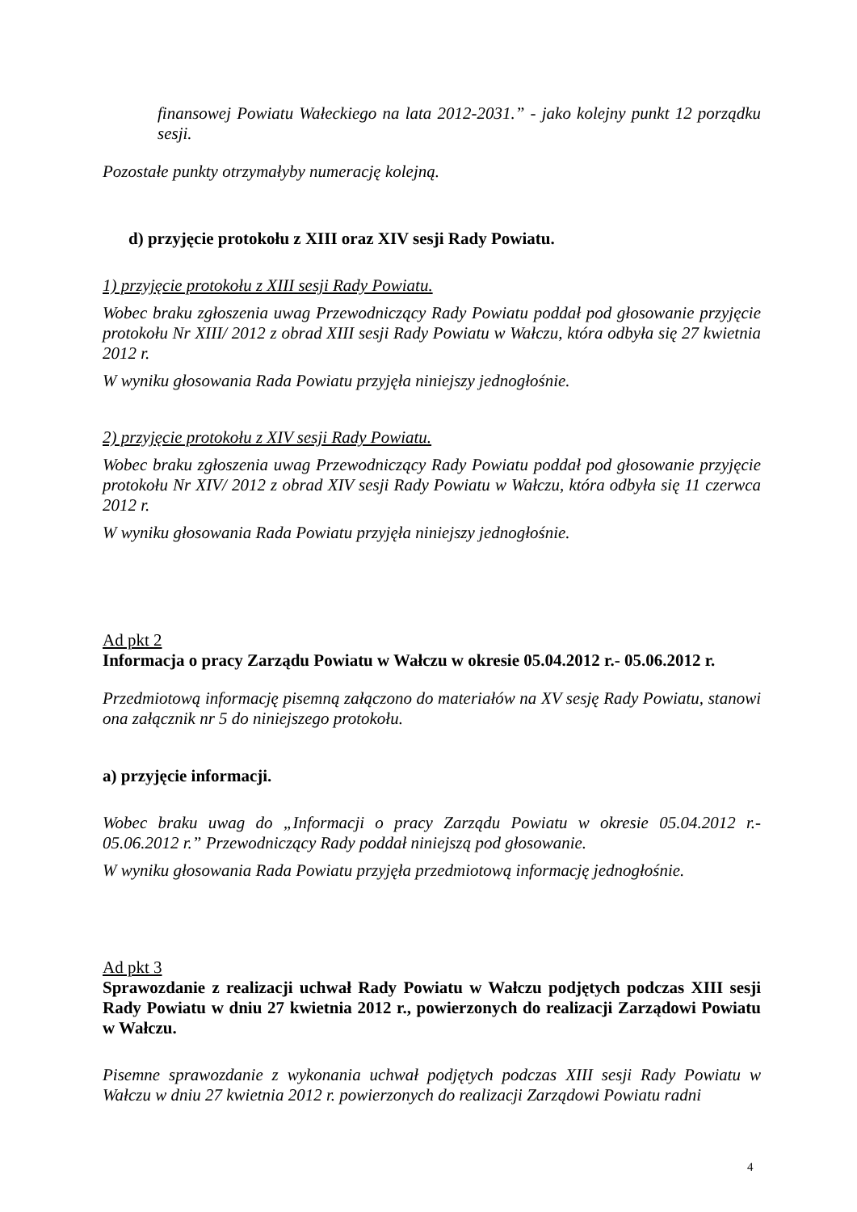finansowej Powiatu Wałeckiego na lata 2012-2031.” - jako kolejny punkt 12 porządku sesji.
Pozostałe punkty otrzymałyby numerację kolejną.
d) przyjęcie protokołu z XIII oraz XIV sesji Rady Powiatu.
1) przyjęcie protokołu z XIII sesji Rady Powiatu.
Wobec braku zgłoszenia uwag Przewodniczący Rady Powiatu poddał pod głosowanie przyjęcie protokołu Nr XIII/ 2012 z obrad XIII sesji Rady Powiatu w Wałczu, która odbyła się 27 kwietnia 2012 r.
W wyniku głosowania Rada Powiatu przyjęła niniejszy jednogłośnie.
2) przyjęcie protokołu z XIV sesji Rady Powiatu.
Wobec braku zgłoszenia uwag Przewodniczący Rady Powiatu poddał pod głosowanie przyjęcie protokołu Nr XIV/ 2012 z obrad XIV sesji Rady Powiatu w Wałczu, która odbyła się 11 czerwca 2012 r.
W wyniku głosowania Rada Powiatu przyjęła niniejszy jednogłośnie.
Ad pkt 2
Informacja o pracy Zarządu Powiatu w Wałczu w okresie 05.04.2012 r.- 05.06.2012 r.
Przedmiotową informację pisemną załączono do materiałów na XV sesję Rady Powiatu, stanowi ona załącznik nr 5 do niniejszego protokołu.
a) przyjęcie informacji.
Wobec braku uwag do „Informacji o pracy Zarządu Powiatu w okresie 05.04.2012 r.- 05.06.2012 r.” Przewodniczący Rady poddał niniejszą pod głosowanie.
W wyniku głosowania Rada Powiatu przyjęła przedmiotową informację jednogłośnie.
Ad pkt 3
Sprawozdanie z realizacji uchwał Rady Powiatu w Wałczu podjętych podczas XIII sesji Rady Powiatu w dniu 27 kwietnia 2012 r., powierzonych do realizacji Zarządowi Powiatu w Wałczu.
Pisemne sprawozdanie z wykonania uchwał podjętych podczas XIII sesji Rady Powiatu w Wałczu w dniu 27 kwietnia 2012 r. powierzonych do realizacji Zarządowi Powiatu radni
4